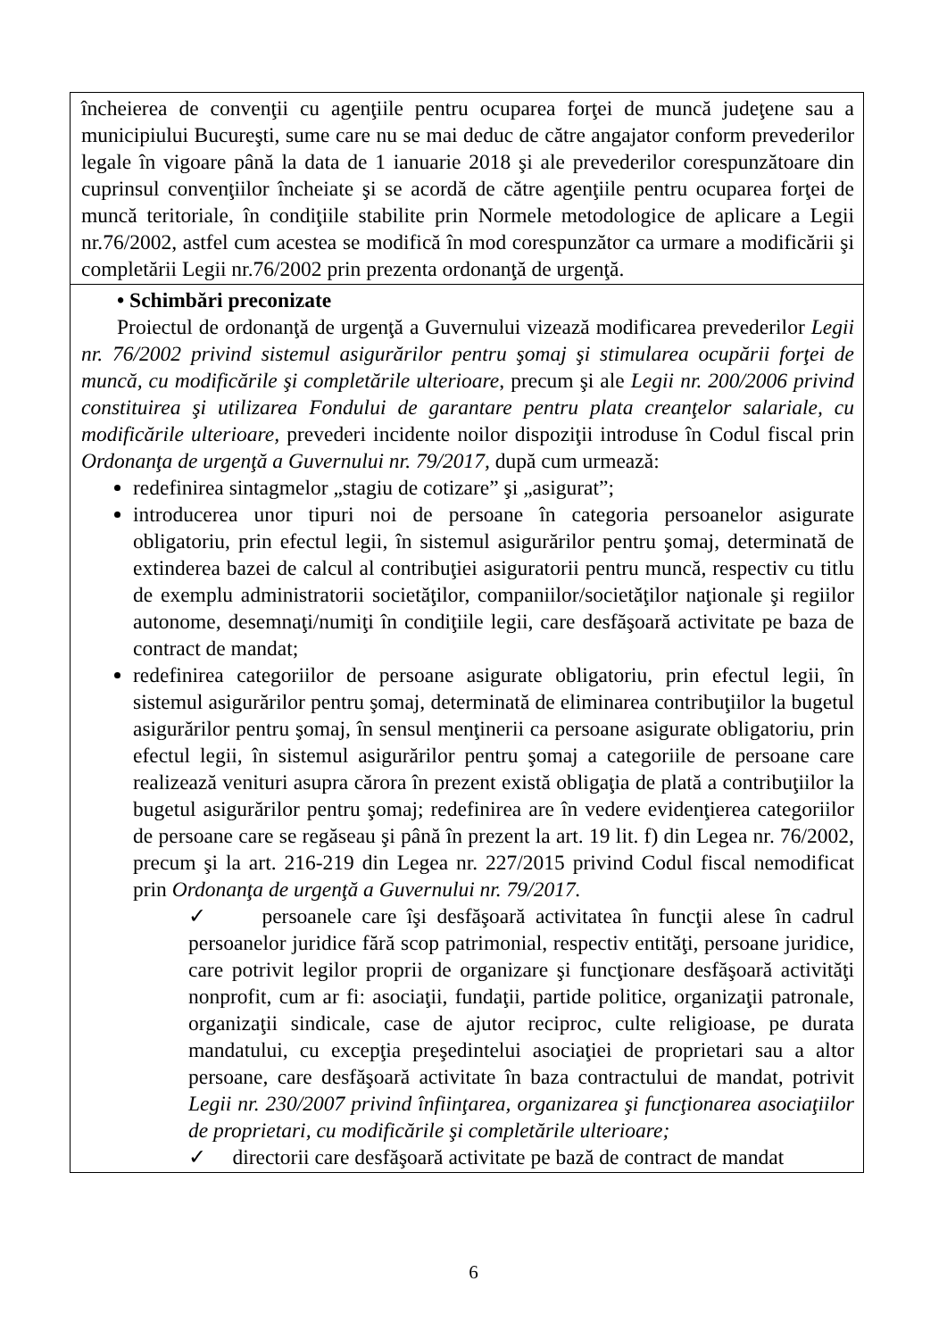| încheierea de convenţii cu agenţiile pentru ocuparea forţei de muncă judeţene sau a municipiului Bucureşti, sume care nu se mai deduc de către angajator conform prevederilor legale în vigoare până la data de 1 ianuarie 2018 şi ale prevederilor corespunzătoare din cuprinsul convenţiilor încheiate şi se acordă de către agenţiile pentru ocuparea forţei de muncă teritoriale, în condiţiile stabilite prin Normele metodologice de aplicare a Legii nr.76/2002, astfel cum acestea se modifică în mod corespunzător ca urmare a modificării şi completării Legii nr.76/2002 prin prezenta ordonanţă de urgenţă. |
| • Schimbări preconizate Proiectul de ordonanţă de urgenţă a Guvernului vizează modificarea prevederilor Legii nr. 76/2002 privind sistemul asigurărilor pentru şomaj şi stimularea ocupării forţei de muncă, cu modificările şi completările ulterioare , precum şi ale Legii nr. 200/2006 privind constituirea şi utilizarea Fondului de garantare pentru plata creanţelor salariale, cu modificările ulterioare, prevederi incidente noilor dispoziţii introduse în Codul fiscal prin Ordonanţa de urgenţă a Guvernului nr. 79/2017, după cum urmează: redefinirea sintagmelor „stagiu de cotizare” şi „asigurat”; introducerea unor tipuri noi de persoane în categoria persoanelor asigurate obligatoriu, prin efectul legii, în sistemul asigurărilor pentru şomaj, determinată de extinderea bazei de calcul al contribuţiei asiguratorii pentru muncă, respectiv cu titlu de exemplu administratorii societăţilor, companiilor/societăţilor naţionale şi regiilor autonome, desemnaţi/numiţi în condiţiile legii, care desfăşoară activitate pe baza de contract de mandat; redefinirea categoriilor de persoane asigurate obligatoriu, prin efectul legii, în sistemul asigurărilor pentru şomaj, determinată de eliminarea contribuţiilor la bugetul asigurărilor pentru şomaj, în sensul menţinerii ca persoane asigurate obligatoriu, prin efectul legii, în sistemul asigurărilor pentru şomaj a categoriile de persoane care realizează venituri asupra cărora în prezent există obligaţia de plată a contribuţiilor la bugetul asigurărilor pentru şomaj; redefinirea are în vedere evidenţierea categoriilor de persoane care se regăseau şi până în prezent la art. 19 lit. f) din Legea nr. 76/2002, precum şi la art. 216-219 din Legea nr. 227/2015 privind Codul fiscal nemodificat prin Ordonanţa de urgenţă a Guvernului nr. 79/2017. ✓ persoanele care îşi desfăşoară activitatea în funcţii alese în cadrul persoanelor juridice fără scop patrimonial, respectiv entităţi, persoane juridice, care potrivit legilor proprii de organizare şi funcţionare desfăşoară activităţi nonprofit, cum ar fi: asociaţii, fundaţii, partide politice, organizaţii patronale, organizaţii sindicale, case de ajutor reciproc, culte religioase, pe durata mandatului, cu excepţia preşedintelui asociaţiei de proprietari sau a altor persoane, care desfăşoară activitate în baza contractului de mandat, potrivit Legii nr. 230/2007 privind înfiinţarea, organizarea şi funcţionarea asociaţiilor de proprietari, cu modificările şi completările ulterioare; ✓ directorii care desfăşoară activitate pe bază de contract de mandat |
6